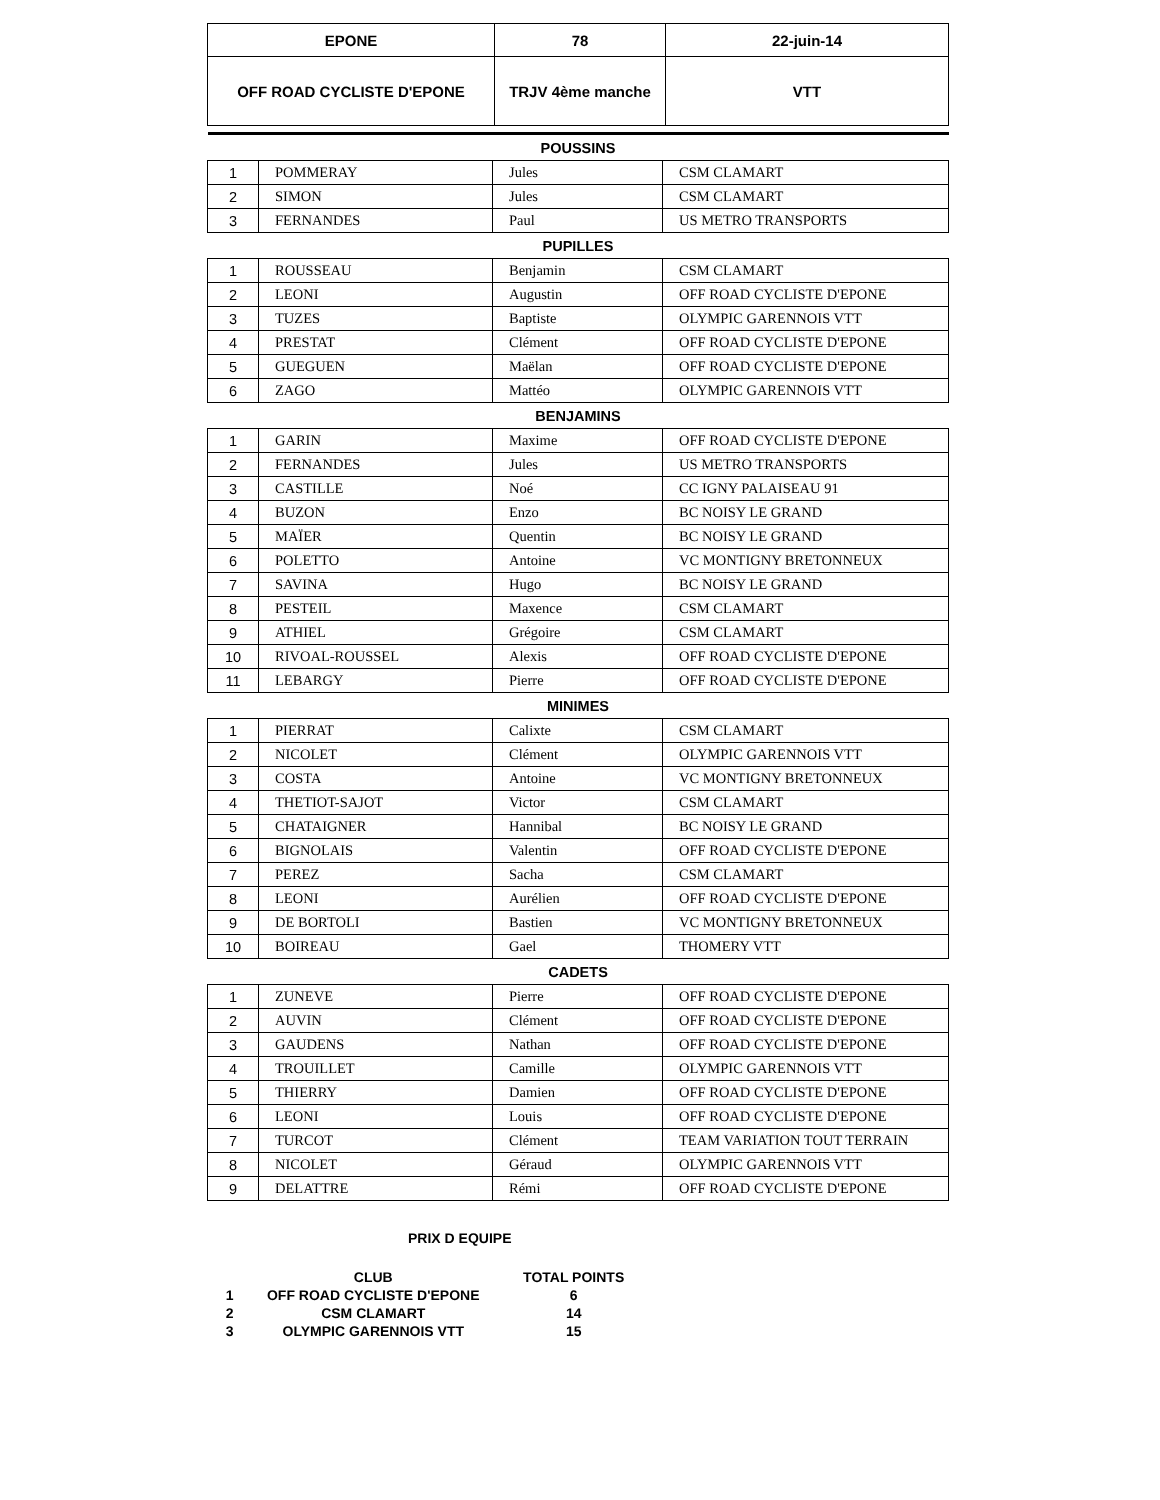| EPONE | 78 | 22-juin-14 |
| OFF ROAD CYCLISTE D'EPONE | TRJV 4ème manche | VTT |
| POUSSINS | | | |
| 1 | POMMERAY | Jules | CSM CLAMART |
| 2 | SIMON | Jules | CSM CLAMART |
| 3 | FERNANDES | Paul | US METRO TRANSPORTS |
| PUPILLES | | | |
| 1 | ROUSSEAU | Benjamin | CSM CLAMART |
| 2 | LEONI | Augustin | OFF ROAD CYCLISTE D'EPONE |
| 3 | TUZES | Baptiste | OLYMPIC GARENNOIS VTT |
| 4 | PRESTAT | Clément | OFF ROAD CYCLISTE D'EPONE |
| 5 | GUEGUEN | Maëlan | OFF ROAD CYCLISTE D'EPONE |
| 6 | ZAGO | Mattéo | OLYMPIC GARENNOIS VTT |
| BENJAMINS | | | |
| 1 | GARIN | Maxime | OFF ROAD CYCLISTE D'EPONE |
| 2 | FERNANDES | Jules | US METRO TRANSPORTS |
| 3 | CASTILLE | Noé | CC IGNY PALAISEAU 91 |
| 4 | BUZON | Enzo | BC NOISY LE GRAND |
| 5 | MAÏER | Quentin | BC NOISY LE GRAND |
| 6 | POLETTO | Antoine | VC MONTIGNY BRETONNEUX |
| 7 | SAVINA | Hugo | BC NOISY LE GRAND |
| 8 | PESTEIL | Maxence | CSM CLAMART |
| 9 | ATHIEL | Grégoire | CSM CLAMART |
| 10 | RIVOAL-ROUSSEL | Alexis | OFF ROAD CYCLISTE D'EPONE |
| 11 | LEBARGY | Pierre | OFF ROAD CYCLISTE D'EPONE |
| MINIMES | | | |
| 1 | PIERRAT | Calixte | CSM CLAMART |
| 2 | NICOLET | Clément | OLYMPIC GARENNOIS VTT |
| 3 | COSTA | Antoine | VC MONTIGNY BRETONNEUX |
| 4 | THETIOT-SAJOT | Victor | CSM CLAMART |
| 5 | CHATAIGNER | Hannibal | BC NOISY LE GRAND |
| 6 | BIGNOLAIS | Valentin | OFF ROAD CYCLISTE D'EPONE |
| 7 | PEREZ | Sacha | CSM CLAMART |
| 8 | LEONI | Aurélien | OFF ROAD CYCLISTE D'EPONE |
| 9 | DE BORTOLI | Bastien | VC MONTIGNY BRETONNEUX |
| 10 | BOIREAU | Gael | THOMERY VTT |
| CADETS | | | |
| 1 | ZUNEVE | Pierre | OFF ROAD CYCLISTE D'EPONE |
| 2 | AUVIN | Clément | OFF ROAD CYCLISTE D'EPONE |
| 3 | GAUDENS | Nathan | OFF ROAD CYCLISTE D'EPONE |
| 4 | TROUILLET | Camille | OLYMPIC GARENNOIS VTT |
| 5 | THIERRY | Damien | OFF ROAD CYCLISTE D'EPONE |
| 6 | LEONI | Louis | OFF ROAD CYCLISTE D'EPONE |
| 7 | TURCOT | Clément | TEAM VARIATION TOUT TERRAIN |
| 8 | NICOLET | Géraud | OLYMPIC GARENNOIS VTT |
| 9 | DELATTRE | Rémi | OFF ROAD CYCLISTE D'EPONE |
PRIX D EQUIPE
| | CLUB | TOTAL POINTS |
| 1 | OFF ROAD CYCLISTE D'EPONE | 6 |
| 2 | CSM CLAMART | 14 |
| 3 | OLYMPIC GARENNOIS VTT | 15 |